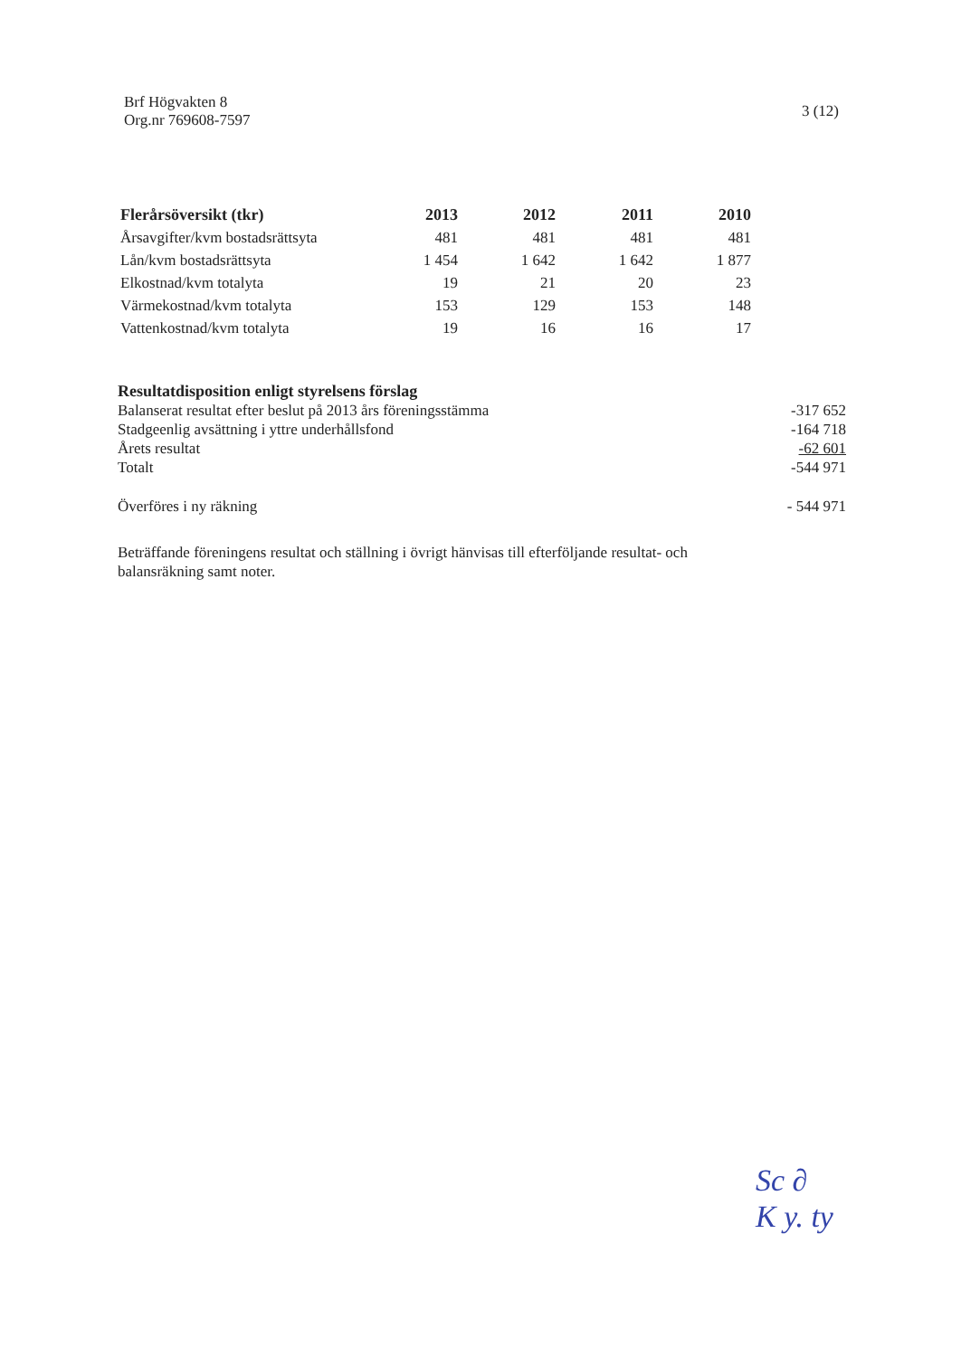Brf Högvakten 8
Org.nr 769608-7597
3 (12)
| Flerårsöversikt (tkr) | 2013 | 2012 | 2011 | 2010 |
| --- | --- | --- | --- | --- |
| Årsavgifter/kvm bostadsrättsyta | 481 | 481 | 481 | 481 |
| Lån/kvm bostadsrättsyta | 1 454 | 1 642 | 1 642 | 1 877 |
| Elkostnad/kvm totalyta | 19 | 21 | 20 | 23 |
| Värmekostnad/kvm totalyta | 153 | 129 | 153 | 148 |
| Vattenkostnad/kvm totalyta | 19 | 16 | 16 | 17 |
| Resultatdisposition enligt styrelsens förslag | |
| Balanserat resultat efter beslut på 2013 års föreningsstämma | -317 652 |
| Stadgeenlig avsättning i yttre underhållsfond | -164 718 |
| Årets resultat | -62 601 |
| Totalt | -544 971 |
| Överföres i ny räkning | - 544 971 |
Beträffande föreningens resultat och ställning i övrigt hänvisas till efterföljande resultat- och balansräkning samt noter.
Sc ∂
K y. ty